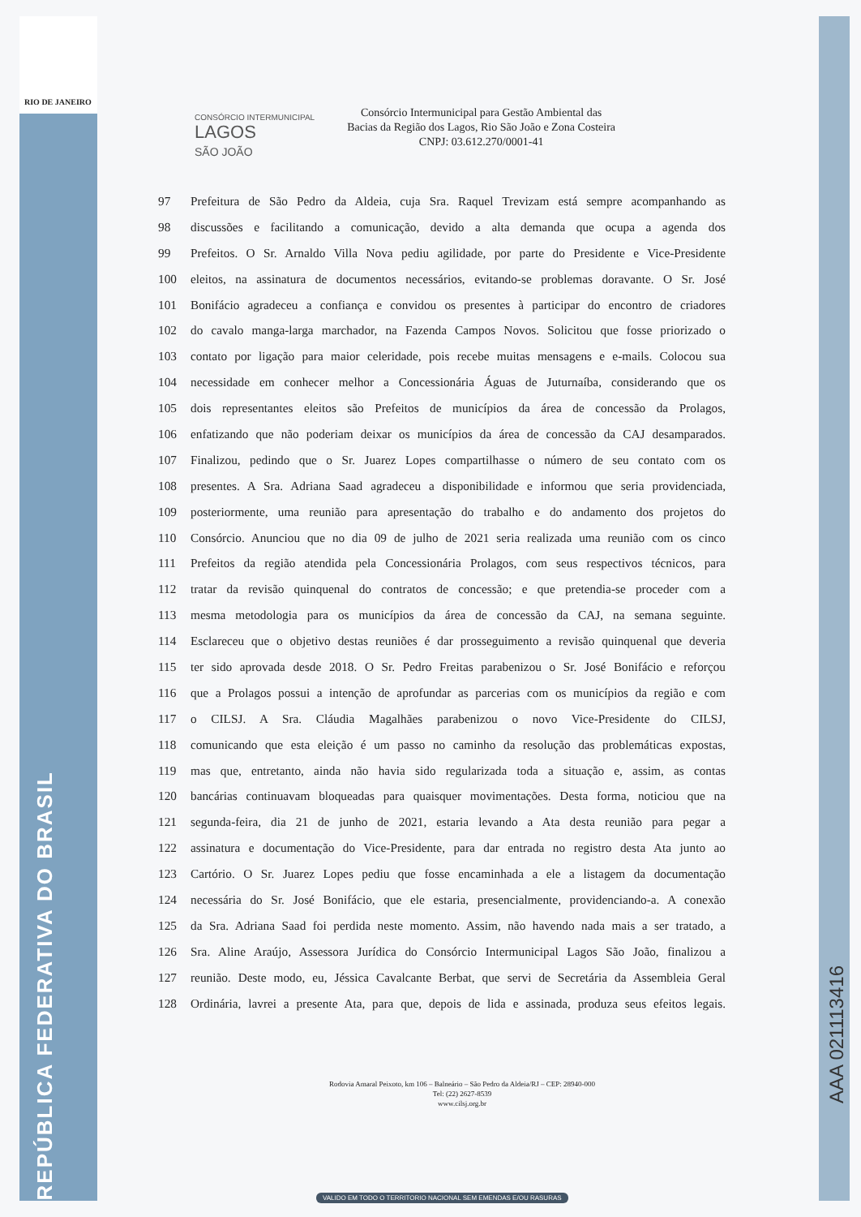RIO DE JANEIRO
REPÚBLICA FEDERATIVA DO BRASIL
CONSÓRCIO INTERMUNICIPAL
LAGOS
SÃO JOÃO
Consórcio Intermunicipal para Gestão Ambiental das
Bacias da Região dos Lagos, Rio São João e Zona Costeira
CNPJ: 03.612.270/0001-41
97 Prefeitura de São Pedro da Aldeia, cuja Sra. Raquel Trevizam está sempre acompanhando as
98 discussões e facilitando a comunicação, devido a alta demanda que ocupa a agenda dos
99 Prefeitos. O Sr. Arnaldo Villa Nova pediu agilidade, por parte do Presidente e Vice-Presidente
100 eleitos, na assinatura de documentos necessários, evitando-se problemas doravante. O Sr. José
101 Bonifácio agradeceu a confiança e convidou os presentes à participar do encontro de criadores
102 do cavalo manga-larga marchador, na Fazenda Campos Novos. Solicitou que fosse priorizado o
103 contato por ligação para maior celeridade, pois recebe muitas mensagens e e-mails. Colocou sua
104 necessidade em conhecer melhor a Concessionária Águas de Juturnaíba, considerando que os
105 dois representantes eleitos são Prefeitos de municípios da área de concessão da Prolagos,
106 enfatizando que não poderiam deixar os municípios da área de concessão da CAJ desamparados.
107 Finalizou, pedindo que o Sr. Juarez Lopes compartilhasse o número de seu contato com os
108 presentes. A Sra. Adriana Saad agradeceu a disponibilidade e informou que seria providenciada,
109 posteriormente, uma reunião para apresentação do trabalho e do andamento dos projetos do
110 Consórcio. Anunciou que no dia 09 de julho de 2021 seria realizada uma reunião com os cinco
111 Prefeitos da região atendida pela Concessionária Prolagos, com seus respectivos técnicos, para
112 tratar da revisão quinquenal do contratos de concessão; e que pretendia-se proceder com a
113 mesma metodologia para os municípios da área de concessão da CAJ, na semana seguinte.
114 Esclareceu que o objetivo destas reuniões é dar prosseguimento a revisão quinquenal que deveria
115 ter sido aprovada desde 2018. O Sr. Pedro Freitas parabenizou o Sr. José Bonifácio e reforçou
116 que a Prolagos possui a intenção de aprofundar as parcerias com os municípios da região e com
117 o CILSJ. A Sra. Cláudia Magalhães parabenizou o novo Vice-Presidente do CILSJ,
118 comunicando que esta eleição é um passo no caminho da resolução das problemáticas expostas,
119 mas que, entretanto, ainda não havia sido regularizada toda a situação e, assim, as contas
120 bancárias continuavam bloqueadas para quaisquer movimentações. Desta forma, noticiou que na
121 segunda-feira, dia 21 de junho de 2021, estaria levando a Ata desta reunião para pegar a
122 assinatura e documentação do Vice-Presidente, para dar entrada no registro desta Ata junto ao
123 Cartório. O Sr. Juarez Lopes pediu que fosse encaminhada a ele a listagem da documentação
124 necessária do Sr. José Bonifácio, que ele estaria, presencialmente, providenciando-a. A conexão
125 da Sra. Adriana Saad foi perdida neste momento. Assim, não havendo nada mais a ser tratado, a
126 Sra. Aline Araújo, Assessora Jurídica do Consórcio Intermunicipal Lagos São João, finalizou a
127 reunião. Deste modo, eu, Jéssica Cavalcante Berbat, que servi de Secretária da Assembleia Geral
128 Ordinária, lavrei a presente Ata, para que, depois de lida e assinada, produza seus efeitos legais.
Rodovia Amaral Peixoto, km 106 – Balneário – São Pedro da Aldeia/RJ – CEP: 28940-000
Tel: (22) 2627-8539
www.cilsj.org.br
AAA 021113416
VALIDO EM TODO O TERRITORIO NACIONAL SEM EMENDAS E/OU RASURAS